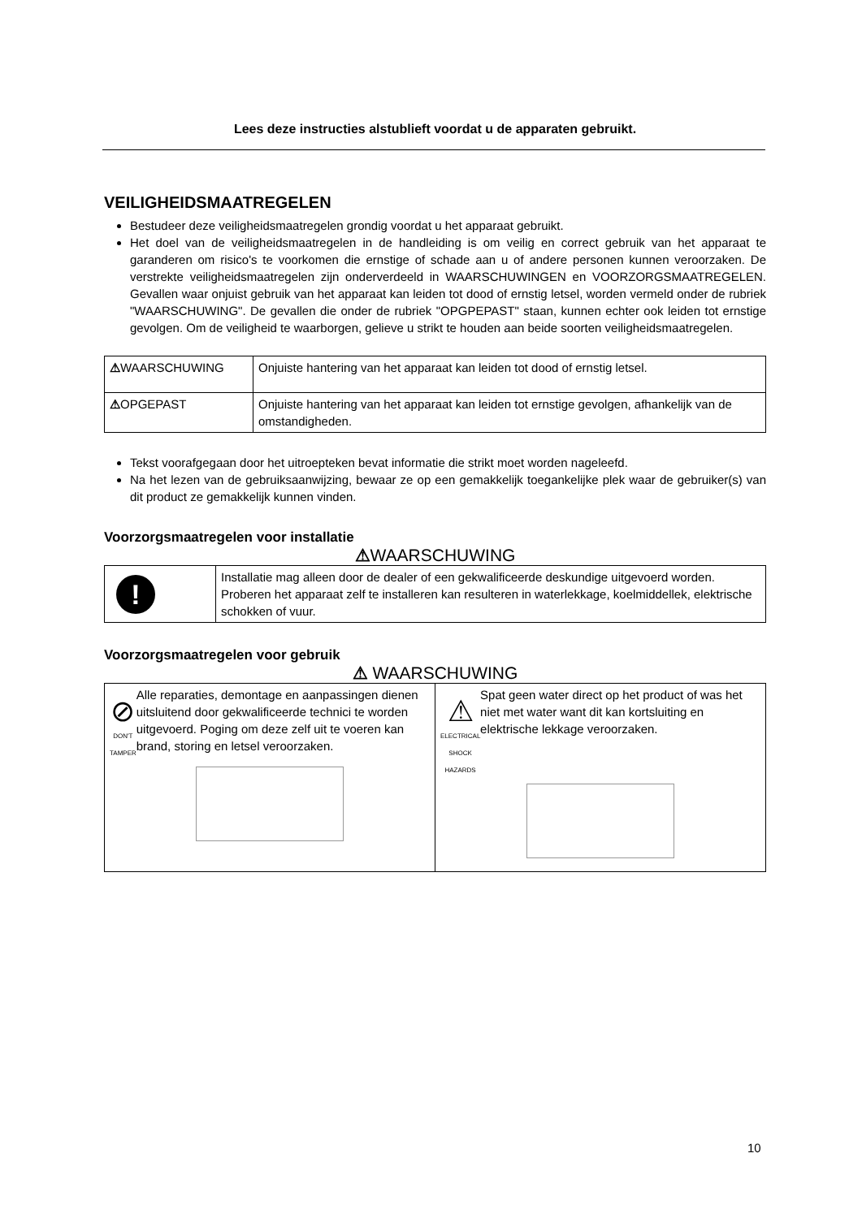Lees deze instructies alstublieft voordat u de apparaten gebruikt.
VEILIGHEIDSMAATREGELEN
Bestudeer deze veiligheidsmaatregelen grondig voordat u het apparaat gebruikt.
Het doel van de veiligheidsmaatregelen in de handleiding is om veilig en correct gebruik van het apparaat te garanderen om risico's te voorkomen die ernstige of schade aan u of andere personen kunnen veroorzaken. De verstrekte veiligheidsmaatregelen zijn onderverdeeld in WAARSCHUWINGEN en VOORZORGSMAATREGELEN. Gevallen waar onjuist gebruik van het apparaat kan leiden tot dood of ernstig letsel, worden vermeld onder de rubriek "WAARSCHUWING". De gevallen die onder de rubriek "OPGPEPAST" staan, kunnen echter ook leiden tot ernstige gevolgen. Om de veiligheid te waarborgen, gelieve u strikt te houden aan beide soorten veiligheidsmaatregelen.
| ⚠ WAARSCHUWING | Onjuiste hantering van het apparaat kan leiden tot dood of ernstig letsel. |
| ⚠ OPGEPAST | Onjuiste hantering van het apparaat kan leiden tot ernstige gevolgen, afhankelijk van de omstandigheden. |
Tekst voorafgegaan door het uitroepteken bevat informatie die strikt moet worden nageleefd.
Na het lezen van de gebruiksaanwijzing, bewaar ze op een gemakkelijk toegankelijke plek waar de gebruiker(s) van dit product ze gemakkelijk kunnen vinden.
Voorzorgsmaatregelen voor installatie
⚠WAARSCHUWING
| ! | Installatie mag alleen door de dealer of een gekwalificeerde deskundige uitgevoerd worden. Proberen het apparaat zelf te installeren kan resulteren in waterlekkage, koelmiddellek, elektrische schokken of vuur. |
Voorzorgsmaatregelen voor gebruik
⚠ WAARSCHUWING
| ⊘ DON'T TAMPER Alle reparaties, demontage en aanpassingen dienen uitsluitend door gekwalificeerde technici te worden uitgevoerd. Poging om deze zelf uit te voeren kan brand, storing en letsel veroorzaken. | ⚠ ELECTRICAL SHOCK HAZARDS Spat geen water direct op het product of was het niet met water want dit kan kortsluiting en elektrische lekkage veroorzaken. |
10